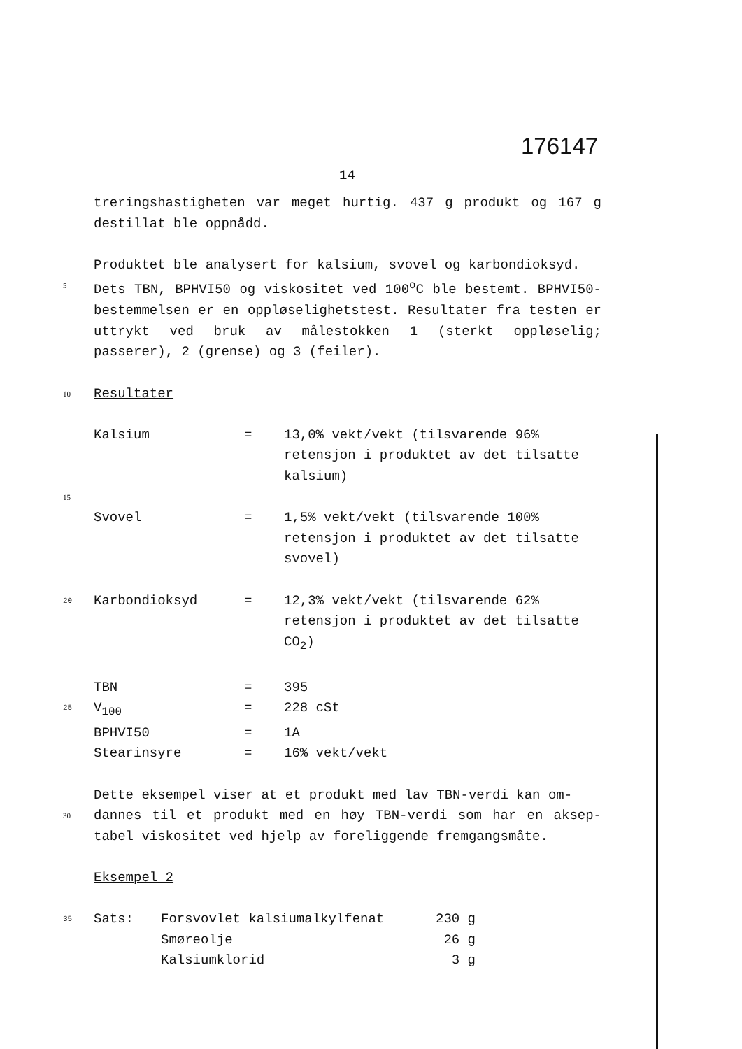176147
14
treringshastigheten var meget hurtig. 437 g produkt og 167 g destillat ble oppnådd.
Produktet ble analysert for kalsium, svovel og karbondioksyd.
5 Dets TBN, BPHVI50 og viskositet ved 100<sup>o</sup>C ble bestemt. BPHVI50-bestemmelsen er en oppløselighetstest. Resultater fra testen er uttrykt ved bruk av målestokken 1 (sterkt oppløselig; passerer), 2 (grense) og 3 (feiler).
10 Resultater
| | Kalsium | = | 13,0% vekt/vekt (tilsvarende 96% retensjon i produktet av det tilsatte kalsium) |
| 15 | | | |
| | Svovel | = | 1,5% vekt/vekt (tilsvarende 100% retensjon i produktet av det tilsatte svovel) |
| 20 | Karbondioksyd | = | 12,3% vekt/vekt (tilsvarende 62% retensjon i produktet av det tilsatte CO<sub>2</sub>) |
| | TBN | = | 395 |
| 25 | V<sub>100</sub> | = | 228 cSt |
| | BPHVI50 | = | 1A |
| | Stearinsyre | = | 16% vekt/vekt |
Dette eksempel viser at et produkt med lav TBN-verdi kan om-
30 dannes til et produkt med en høy TBN-verdi som har en aksep-tabel viskositet ved hjelp av foreliggende fremgangsmåte.
Eksempel 2
| 35 | Sats: | Forsvovlet kalsiumalkylfenat | 230 g |
| | | Smøreolje | 26 g |
| | | Kalsiumklorid | 3 g |